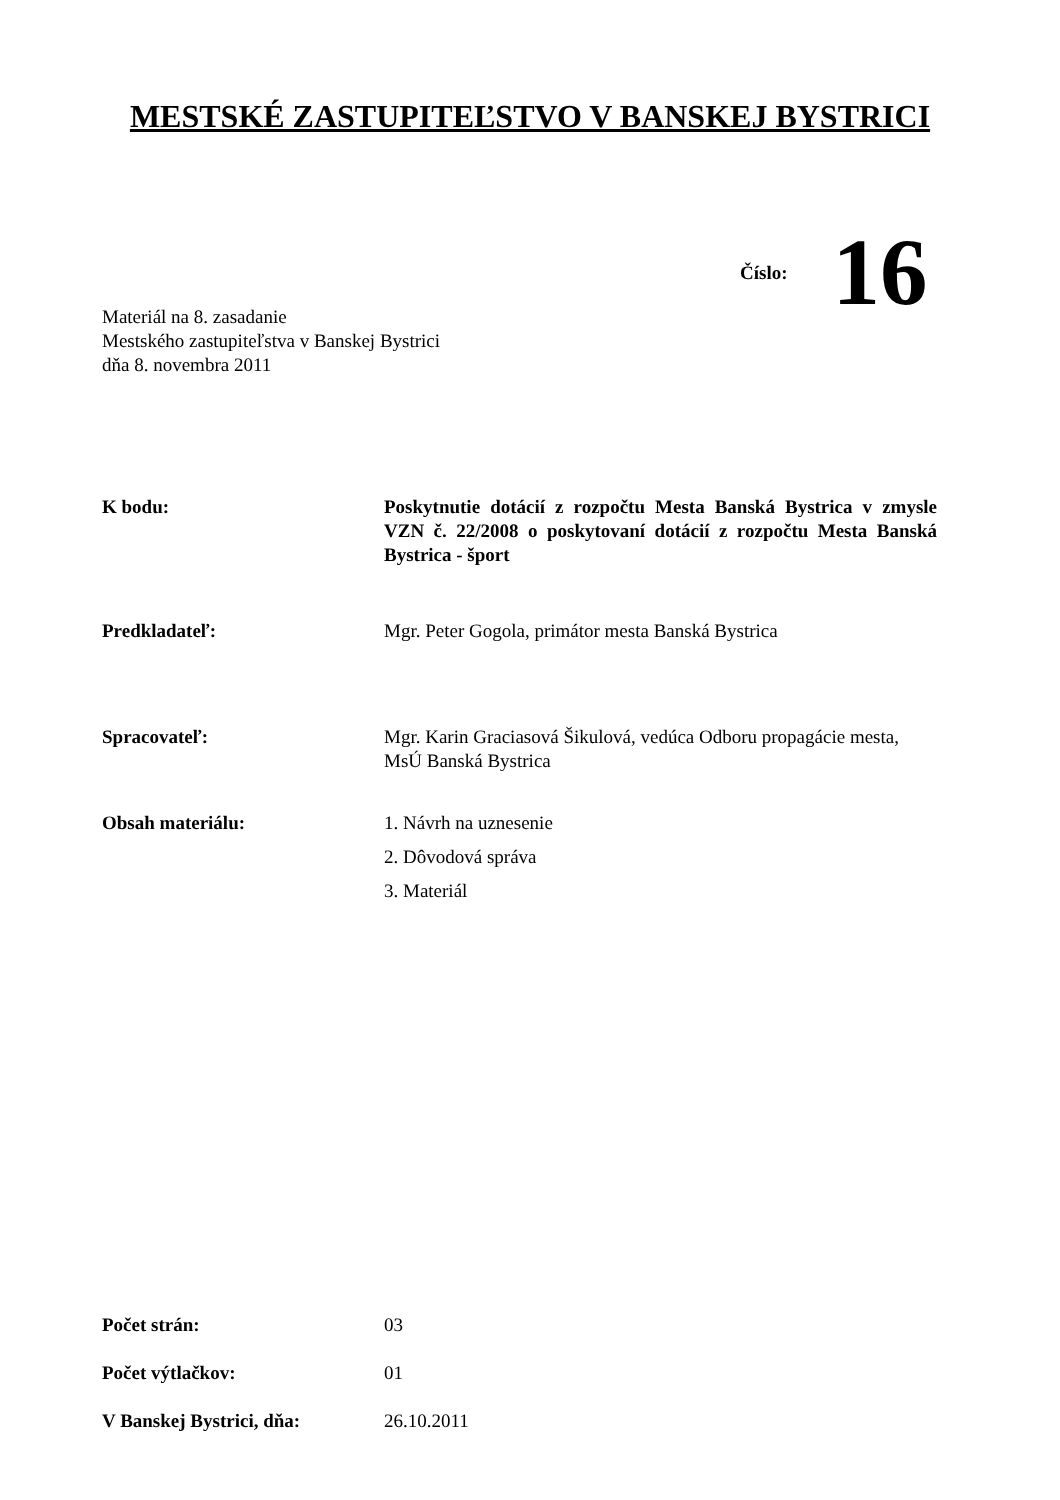MESTSKÉ ZASTUPITEĽSTVO V BANSKEJ BYSTRICI
Číslo: 16
Materiál na 8. zasadanie
Mestského zastupiteľstva v Banskej Bystrici
dňa 8. novembra 2011
K bodu: Poskytnutie dotácií z rozpočtu Mesta Banská Bystrica v zmysle VZN č. 22/2008 o poskytovaní dotácií z rozpočtu Mesta Banská Bystrica - šport
Predkladateľ: Mgr. Peter Gogola, primátor mesta Banská Bystrica
Spracovateľ: Mgr. Karin Graciasová Šikulová, vedúca Odboru propagácie mesta, MsÚ Banská Bystrica
Obsah materiálu: 1. Návrh na uznesenie
2. Dôvodová správa
3. Materiál
Počet strán: 03
Počet výtlačkov: 01
V Banskej Bystrici, dňa: 26.10.2011